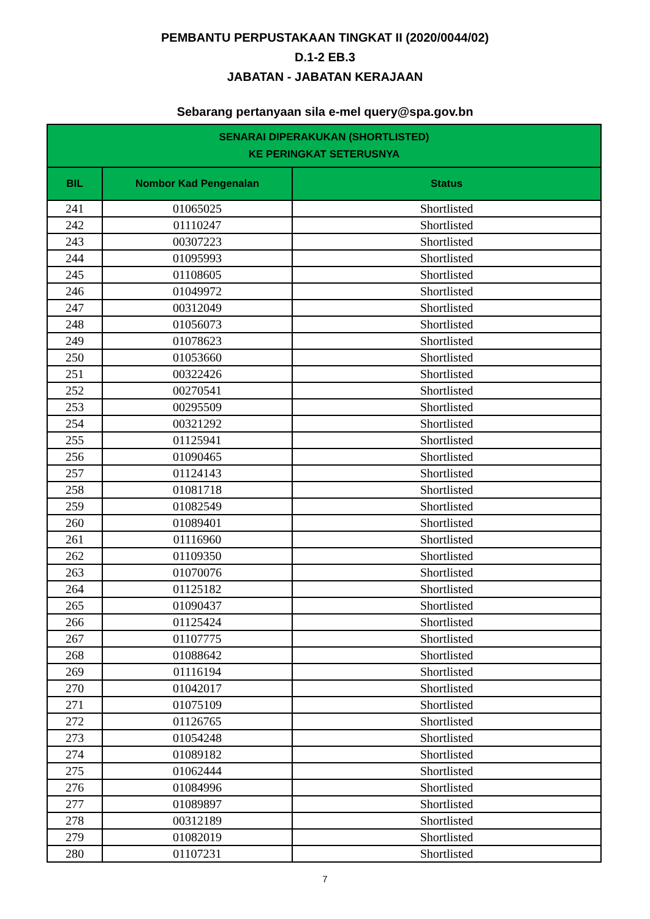PEMBANTU PERPUSTAKAAN TINGKAT II (2020/0044/02)
D.1-2 EB.3
JABATAN - JABATAN KERAJAAN
Sebarang pertanyaan sila e-mel query@spa.gov.bn
| SENARAI DIPERAKUKAN (SHORTLISTED) KE PERINGKAT SETERUSNYA | | |
| --- | --- | --- |
| BIL | Nombor Kad Pengenalan | Status |
| 241 | 01065025 | Shortlisted |
| 242 | 01110247 | Shortlisted |
| 243 | 00307223 | Shortlisted |
| 244 | 01095993 | Shortlisted |
| 245 | 01108605 | Shortlisted |
| 246 | 01049972 | Shortlisted |
| 247 | 00312049 | Shortlisted |
| 248 | 01056073 | Shortlisted |
| 249 | 01078623 | Shortlisted |
| 250 | 01053660 | Shortlisted |
| 251 | 00322426 | Shortlisted |
| 252 | 00270541 | Shortlisted |
| 253 | 00295509 | Shortlisted |
| 254 | 00321292 | Shortlisted |
| 255 | 01125941 | Shortlisted |
| 256 | 01090465 | Shortlisted |
| 257 | 01124143 | Shortlisted |
| 258 | 01081718 | Shortlisted |
| 259 | 01082549 | Shortlisted |
| 260 | 01089401 | Shortlisted |
| 261 | 01116960 | Shortlisted |
| 262 | 01109350 | Shortlisted |
| 263 | 01070076 | Shortlisted |
| 264 | 01125182 | Shortlisted |
| 265 | 01090437 | Shortlisted |
| 266 | 01125424 | Shortlisted |
| 267 | 01107775 | Shortlisted |
| 268 | 01088642 | Shortlisted |
| 269 | 01116194 | Shortlisted |
| 270 | 01042017 | Shortlisted |
| 271 | 01075109 | Shortlisted |
| 272 | 01126765 | Shortlisted |
| 273 | 01054248 | Shortlisted |
| 274 | 01089182 | Shortlisted |
| 275 | 01062444 | Shortlisted |
| 276 | 01084996 | Shortlisted |
| 277 | 01089897 | Shortlisted |
| 278 | 00312189 | Shortlisted |
| 279 | 01082019 | Shortlisted |
| 280 | 01107231 | Shortlisted |
7